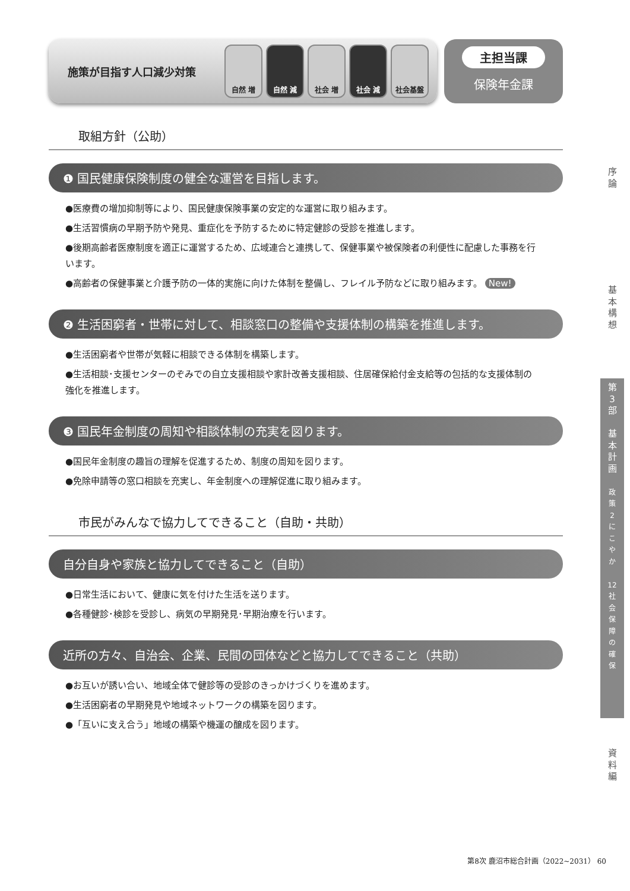施策が目指す人口減少対策
自然 増 自然 減 社会 増 社会 減 社会基盤
主担当課
保険年金課
取組方針（公助）
❶ 国民健康保険制度の健全な運営を目指します。
●医療費の増加抑制等により、国民健康保険事業の安定的な運営に取り組みます。
●生活習慣病の早期予防や発見、重症化を予防するために特定健診の受診を推進します。
●後期高齢者医療制度を適正に運営するため、広域連合と連携して、保健事業や被保険者の利便性に配慮した事務を行います。
●高齢者の保健事業と介護予防の一体的実施に向けた体制を整備し、フレイル予防などに取り組みます。 New!
❷ 生活困窮者・世帯に対して、相談窓口の整備や支援体制の構築を推進します。
●生活困窮者や世帯が気軽に相談できる体制を構築します。
●生活相談･支援センターのぞみでの自立支援相談や家計改善支援相談、住居確保給付金支給等の包括的な支援体制の強化を推進します。
❸ 国民年金制度の周知や相談体制の充実を図ります。
●国民年金制度の趣旨の理解を促進するため、制度の周知を図ります。
●免除申請等の窓口相談を充実し、年金制度への理解促進に取り組みます。
市民がみんなで協力してできること（自助・共助）
自分自身や家族と協力してできること（自助）
●日常生活において、健康に気を付けた生活を送ります。
●各種健診･検診を受診し、病気の早期発見･早期治療を行います。
近所の方々、自治会、企業、民間の団体などと協力してできること（共助）
●お互いが誘い合い、地域全体で健診等の受診のきっかけづくりを進めます。
●生活困窮者の早期発見や地域ネットワークの構築を図ります。
●「互いに支え合う」地域の構築や機運の醸成を図ります。
序
論
基
本
構
想
第
3
部
基
本
計
画
政
策
2
に
こ
や
か
12
社
会
保
障
の
確
保
資
料
編
第8次 鹿沼市総合計画（2022~2031） 60